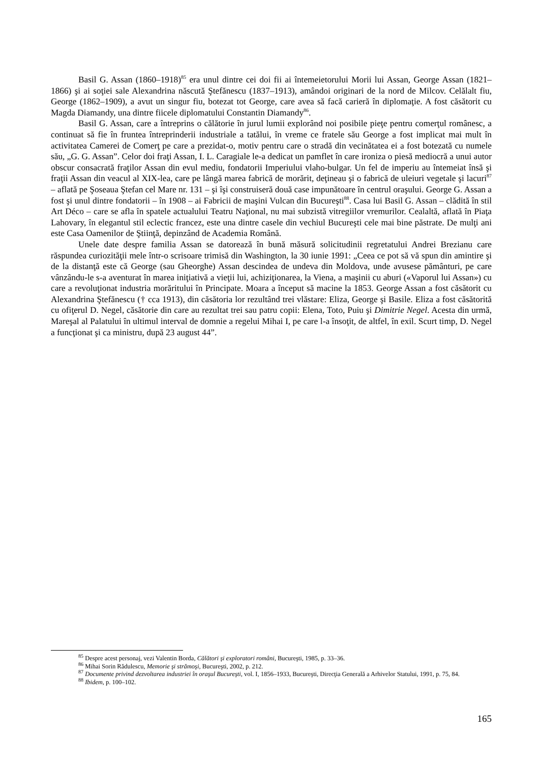Basil G. Assan (1860–1918)<sup>85</sup> era unul dintre cei doi fii ai întemeietorului Morii lui Assan, George Assan (1821–1866) şi ai soţiei sale Alexandrina născută Ştefănescu (1837–1913), amândoi originari de la nord de Milcov. Celălalt fiu, George (1862–1909), a avut un singur fiu, botezat tot George, care avea să facă carieră în diplomaţie. A fost căsătorit cu Magda Diamandy, una dintre fiicele diplomatului Constantin Diamandy<sup>86</sup>.
Basil G. Assan, care a întreprins o călătorie în jurul lumii explorând noi posibile pieţe pentru comerţul românesc, a continuat să fie în fruntea întreprinderii industriale a tatălui, în vreme ce fratele său George a fost implicat mai mult în activitatea Camerei de Comerţ pe care a prezidat-o, motiv pentru care o stradă din vecinătatea ei a fost botezată cu numele său, „G. G. Assan”. Celor doi fraţi Assan, I. L. Caragiale le-a dedicat un pamflet în care ironiza o piesă mediocră a unui autor obscur consacrată fraţilor Assan din evul mediu, fondatorii Imperiului vlaho-bulgar. Un fel de imperiu au întemeiat însă şi fraţii Assan din veacul al XIX-lea, care pe lângă marea fabrică de morărit, deţineau şi o fabrică de uleiuri vegetale şi lacuri<sup>87</sup> – aflată pe Şoseaua Ştefan cel Mare nr. 131 – şi îşi construiseră două case impunătoare în centrul oraşului. George G. Assan a fost şi unul dintre fondatorii – în 1908 – ai Fabricii de maşini Vulcan din Bucureşti<sup>88</sup>. Casa lui Basil G. Assan – clădită în stil Art Déco – care se afla în spatele actualului Teatru Naţional, nu mai subzistă vitregiilor vremurilor. Cealaltă, aflată în Piaţa Lahovary, în elegantul stil eclectic francez, este una dintre casele din vechiul Bucureşti cele mai bine păstrate. De mulţi ani este Casa Oamenilor de Ştiinţă, depinzând de Academia Română.
Unele date despre familia Assan se datorează în bună măsură solicitudinii regretatului Andrei Brezianu care răspundea curiozităţii mele într-o scrisoare trimisă din Washington, la 30 iunie 1991: „Ceea ce pot să vă spun din amintire şi de la distanţă este că George (sau Gheorghe) Assan descindea de undeva din Moldova, unde avusese pământuri, pe care vânzându-le s-a aventurat în marea iniţiativă a vieţii lui, achiziţionarea, la Viena, a maşinii cu aburi («Vaporul lui Assan») cu care a revoluţionat industria morăritului în Principate. Moara a început să macine la 1853. George Assan a fost căsătorit cu Alexandrina Ştefănescu († cca 1913), din căsătoria lor rezultând trei vlăstare: Eliza, George şi Basile. Eliza a fost căsătorită cu ofiţerul D. Negel, căsătorie din care au rezultat trei sau patru copii: Elena, Toto, Puiu şi Dimitrie Negel. Acesta din urmă, Mareşal al Palatului în ultimul interval de domnie a regelui Mihai I, pe care l-a însoţit, de altfel, în exil. Scurt timp, D. Negel a funcţionat şi ca ministru, după 23 august 44”.
<sup>85</sup> Despre acest personaj, vezi Valentin Borda, Călători şi exploratori români, Bucureşti, 1985, p. 33–36.
<sup>86</sup> Mihai Sorin Rădulescu, Memorie şi strămoşi, Bucureşti, 2002, p. 212.
<sup>87</sup> Documente privind dezvoltarea industriei în oraşul Bucureşti, vol. I, 1856–1933, Bucureşti, Direcţia Generală a Arhivelor Statului, 1991, p. 75, 84.
<sup>88</sup> Ibidem, p. 100–102.
165